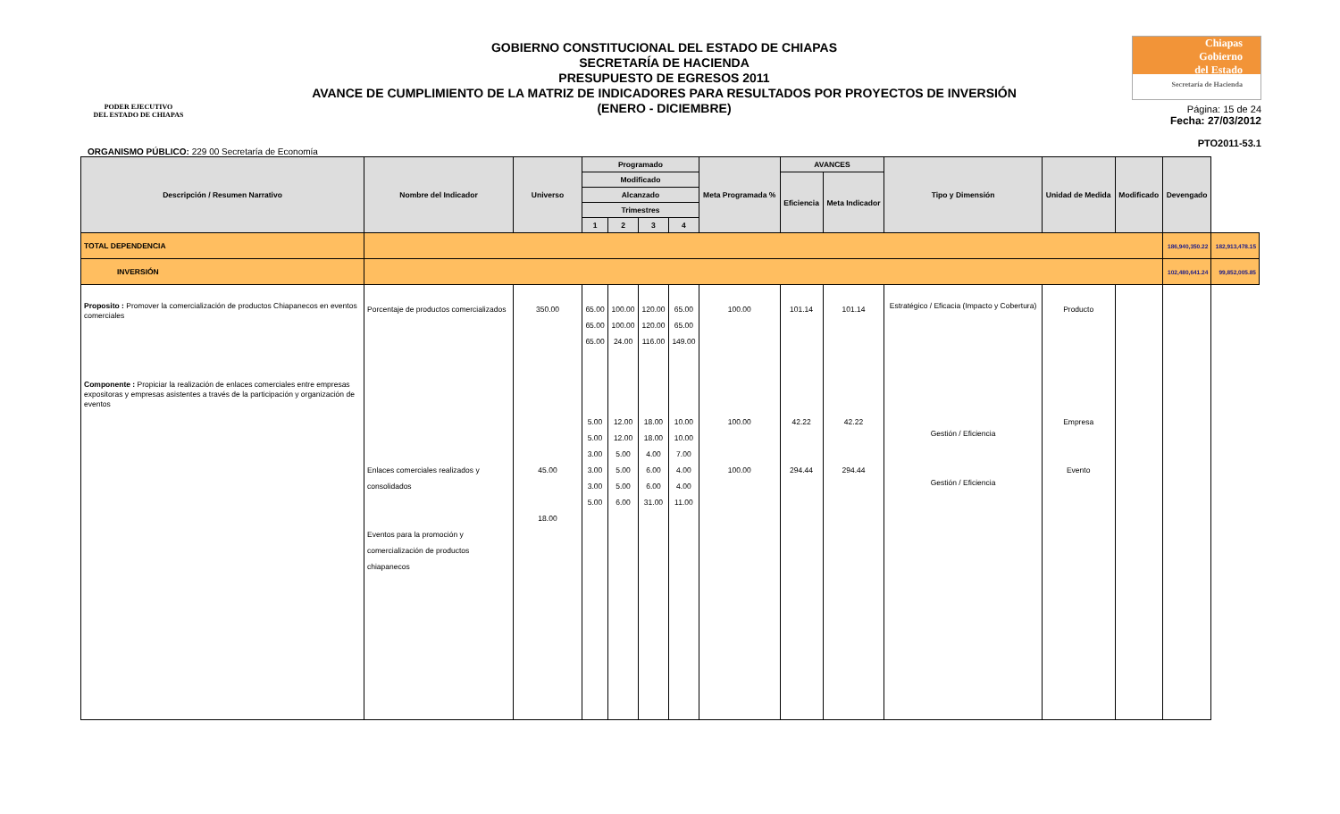PODER EJECUTIVO
DEL ESTADO DE CHIAPAS
GOBIERNO CONSTITUCIONAL DEL ESTADO DE CHIAPAS
SECRETARÍA DE HACIENDA
PRESUPUESTO DE EGRESOS 2011
AVANCE DE CUMPLIMIENTO DE LA MATRIZ DE INDICADORES PARA RESULTADOS POR PROYECTOS DE INVERSIÓN
(ENERO - DICIEMBRE)
Chiapas
Gobierno
del Estado
Secretaría de Hacienda
Página: 15 de 24
Fecha: 27/03/2012
PTO2011-53.1
ORGANISMO PÚBLICO: 229 00 Secretaría de Economía
| Descripción / Resumen Narrativo | Nombre del Indicador | Universo | Programado | | | | Meta Programada % | AVANCES | | Tipo y Dimensión | Unidad de Medida | Modificado | Devengado | |
| --- | --- | --- | --- | --- | --- | --- | --- | --- | --- | --- | --- | --- | --- | --- |
| | | | Modificado | | | | | Eficiencia | Meta Indicador | | | | | |
| | | | Alcanzado | | | | | | | | | | | |
| | | | Trimestres | | | | | | | | | | | |
| | | | 1 | 2 | 3 | 4 | | | | | | | | |
| TOTAL DEPENDENCIA | | | | | | | | | | | | | 186,940,350.22 | 182,913,478.15 |
| INVERSIÓN | | | | | | | | | | | | | 102,480,641.24 | 99,852,005.85 |
| Proposito : Promover la comercialización de productos Chiapanecos en eventos comerciales Componente : Propiciar la realización de enlaces comerciales entre empresas expositoras y empresas asistentes a través de la participación y organización de eventos | Porcentaje de productos comercializados Enlaces comerciales realizados y consolidados Eventos para la promoción y comercialización de productos chiapanecos | 350.00 45.00 18.00 | 65.00 65.00 65.00 5.00 5.00 3.00 3.00 3.00 5.00 | 100.00 100.00 24.00 12.00 12.00 5.00 5.00 5.00 6.00 | 120.00 120.00 116.00 18.00 18.00 4.00 6.00 6.00 31.00 | 65.00 65.00 149.00 10.00 10.00 7.00 4.00 4.00 11.00 | 100.00 100.00 100.00 | 101.14 42.22 294.44 | 101.14 42.22 294.44 | Estratégico / Eficacia (Impacto y Cobertura) Gestión / Eficiencia Gestión / Eficiencia | Producto Empresa Evento | | | |